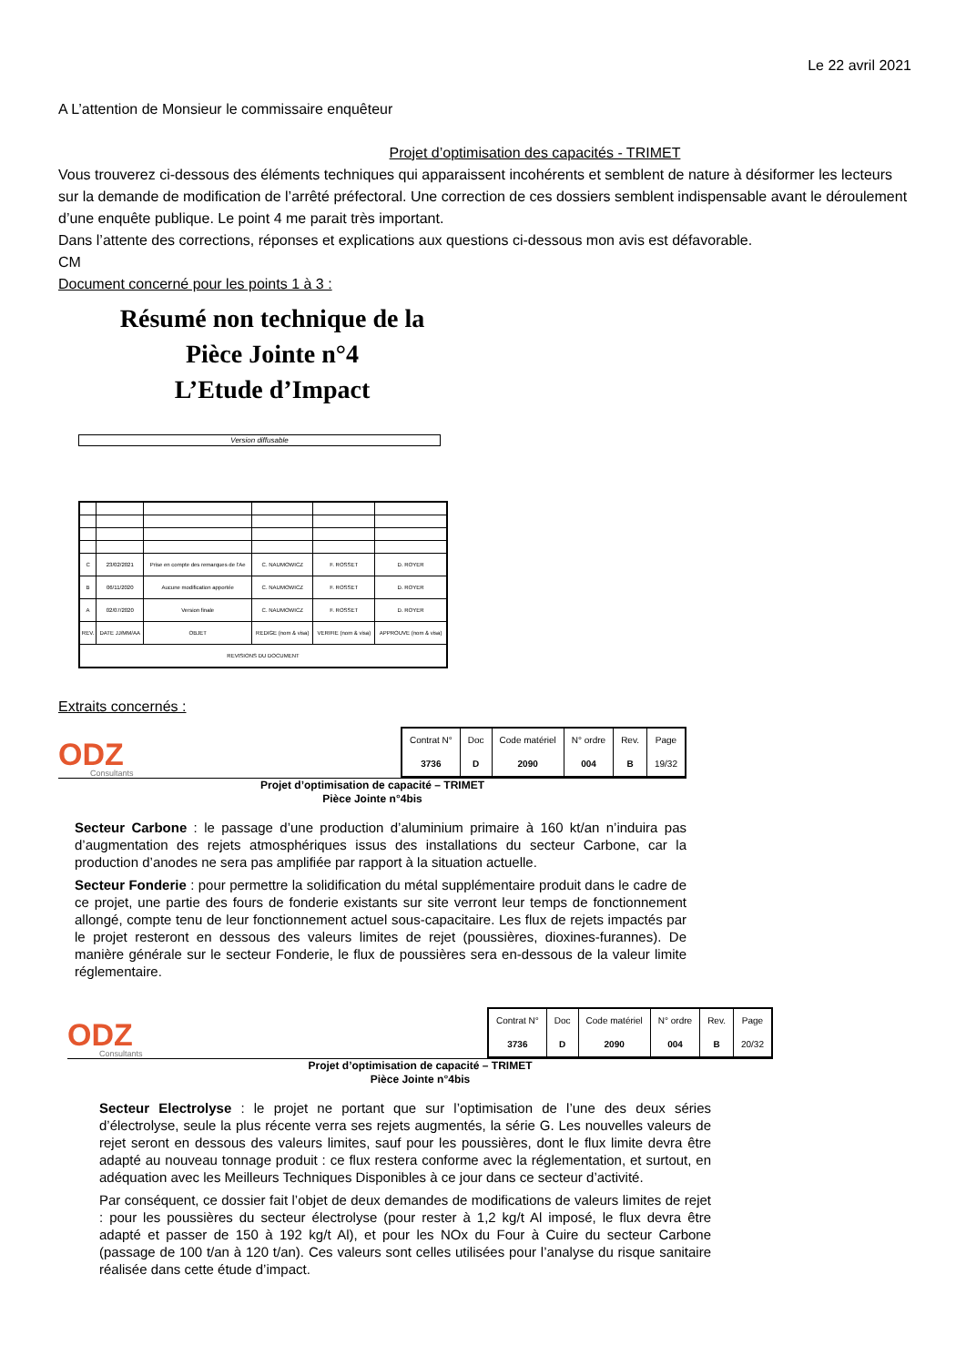Le 22 avril 2021
A L’attention de Monsieur le commissaire enquêteur
Projet d’optimisation des capacités - TRIMET
Vous trouverez ci-dessous des éléments techniques qui apparaissent incohérents et semblent de nature à désiformer les lecteurs sur la demande de modification de l’arrêté préfectoral. Une correction de ces dossiers semblent indispensable avant le déroulement d’une enquête publique. Le point 4 me parait très important.
Dans l’attente des corrections, réponses et explications aux questions ci-dessous mon avis est défavorable.
CM
Document concerné pour les points 1 à 3 :
Résumé non technique de la
Pièce Jointe n°4
L’Etude d’Impact
Version diffusable
| C | 23/02/2021 | Prise en compte des remarques de l’Ae | C. NAUMOWICZ | F. ROSSET | D. ROYER |
| B | 06/11/2020 | Aucune modification apportée | C. NAUMOWICZ | F. ROSSET | D. ROYER |
| A | 02/07/2020 | Version finale | C. NAUMOWICZ | F. ROSSET | D. ROYER |
| REV. | DATE JJ/MM/AA | OBJET | REDIGE (nom & visa) | VERIFIE (nom & visa) | APPROUVE (nom & visa) |
| REVISIONS DU DOCUMENT | | | | | |
Extraits concernés :
ODZ
Consultants
| Contrat N° | Doc | Code matériel | N° ordre | Rev. | Page |
| --- | --- | --- | --- | --- | --- |
| 3736 | D | 2090 | 004 | B | 19/32 |
Projet d’optimisation de capacité – TRIMET
Pièce Jointe n°4bis
Secteur Carbone : le passage d’une production d’aluminium primaire à 160 kt/an n’induira pas d’augmentation des rejets atmosphériques issus des installations du secteur Carbone, car la production d’anodes ne sera pas amplifiée par rapport à la situation actuelle.
Secteur Fonderie : pour permettre la solidification du métal supplémentaire produit dans le cadre de ce projet, une partie des fours de fonderie existants sur site verront leur temps de fonctionnement allongé, compte tenu de leur fonctionnement actuel sous-capacitaire. Les flux de rejets impactés par le projet resteront en dessous des valeurs limites de rejet (poussières, dioxines-furannes). De manière générale sur le secteur Fonderie, le flux de poussières sera en-dessous de la valeur limite réglementaire.
ODZ
Consultants
| Contrat N° | Doc | Code matériel | N° ordre | Rev. | Page |
| --- | --- | --- | --- | --- | --- |
| 3736 | D | 2090 | 004 | B | 20/32 |
Projet d’optimisation de capacité – TRIMET
Pièce Jointe n°4bis
Secteur Electrolyse : le projet ne portant que sur l’optimisation de l’une des deux séries d’électrolyse, seule la plus récente verra ses rejets augmentés, la série G. Les nouvelles valeurs de rejet seront en dessous des valeurs limites, sauf pour les poussières, dont le flux limite devra être adapté au nouveau tonnage produit : ce flux restera conforme avec la réglementation, et surtout, en adéquation avec les Meilleurs Techniques Disponibles à ce jour dans ce secteur d’activité.
Par conséquent, ce dossier fait l’objet de deux demandes de modifications de valeurs limites de rejet : pour les poussières du secteur électrolyse (pour rester à 1,2 kg/t Al imposé, le flux devra être adapté et passer de 150 à 192 kg/t Al), et pour les NOx du Four à Cuire du secteur Carbone (passage de 100 t/an à 120 t/an). Ces valeurs sont celles utilisées pour l’analyse du risque sanitaire réalisée dans cette étude d’impact.